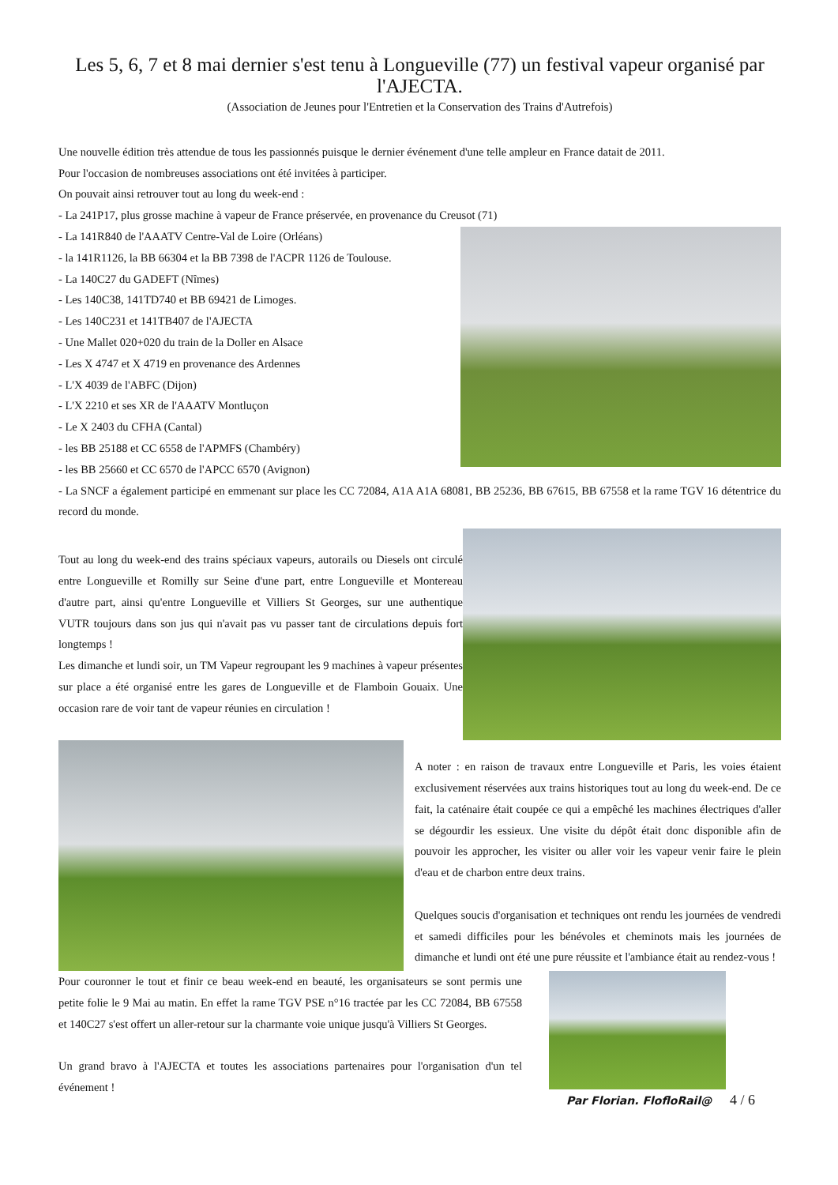Les 5, 6, 7 et 8 mai dernier s'est tenu à Longueville (77) un festival vapeur organisé par l'AJECTA.
(Association de Jeunes pour l'Entretien et la Conservation des Trains d'Autrefois)
Une nouvelle édition très attendue de tous les passionnés puisque le dernier événement d'une telle ampleur en France datait de 2011.
Pour l'occasion de nombreuses associations ont été invitées à participer.
On pouvait ainsi retrouver tout au long du week-end :
- La 241P17, plus grosse machine à vapeur de France préservée, en provenance du Creusot (71)
- La 141R840 de l'AAATV Centre-Val de Loire (Orléans)
- la 141R1126, la BB 66304 et la BB 7398 de l'ACPR 1126 de Toulouse.
- La 140C27 du GADEFT (Nîmes)
- Les 140C38, 141TD740 et BB 69421 de Limoges.
- Les 140C231 et 141TB407 de l'AJECTA
- Une Mallet 020+020 du train de la Doller en Alsace
- Les X 4747 et X 4719 en provenance des Ardennes
- L'X 4039 de l'ABFC (Dijon)
- L'X 2210 et ses XR de l'AAATV Montluçon
- Le X 2403 du CFHA (Cantal)
- les BB 25188 et CC 6558 de l'APMFS (Chambéry)
- les BB 25660 et CC 6570 de l'APCC 6570 (Avignon)
- La SNCF a également participé en emmenant sur place les CC 72084, A1A A1A 68081, BB 25236, BB 67615, BB 67558 et la rame TGV 16 détentrice du record du monde.
Tout au long du week-end des trains spéciaux vapeurs, autorails ou Diesels ont circulé entre Longueville et Romilly sur Seine d'une part, entre Longueville et Montereau d'autre part, ainsi qu'entre Longueville et Villiers St Georges, sur une authentique VUTR toujours dans son jus qui n'avait pas vu passer tant de circulations depuis fort longtemps !
Les dimanche et lundi soir, un TM Vapeur regroupant les 9 machines à vapeur présentes sur place a été organisé entre les gares de Longueville et de Flamboin Gouaix. Une occasion rare de voir tant de vapeur réunies en circulation !
A noter : en raison de travaux entre Longueville et Paris, les voies étaient exclusivement réservées aux trains historiques tout au long du week-end. De ce fait, la caténaire était coupée ce qui a empêché les machines électriques d'aller se dégourdir les essieux. Une visite du dépôt était donc disponible afin de pouvoir les approcher, les visiter ou aller voir les vapeur venir faire le plein d'eau et de charbon entre deux trains.
Quelques soucis d'organisation et techniques ont rendu les journées de vendredi et samedi difficiles pour les bénévoles et cheminots mais les journées de dimanche et lundi ont été une pure réussite et l'ambiance était au rendez-vous !
Pour couronner le tout et finir ce beau week-end en beauté, les organisateurs se sont permis une petite folie le 9 Mai au matin. En effet la rame TGV PSE n°16 tractée par les CC 72084, BB 67558 et 140C27 s'est offert un aller-retour sur la charmante voie unique jusqu'à Villiers St Georges.
Un grand bravo à l'AJECTA et toutes les associations partenaires pour l'organisation d'un tel événement !
Par Florian. FlofloRail@ 4 / 6